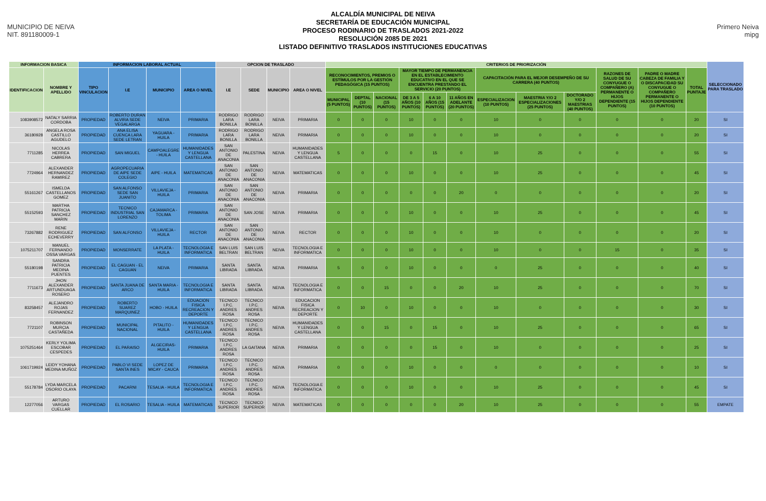MUNICIPIO DE NEIVA
NIT. 891180009-1
ALCALDÍA MUNICIPAL DE NEIVA
SECRETARÍA DE EDUCACIÓN MUNICIPAL
PROCESO RODINARIO DE TRASLADOS 2021-2022
RESOLUCIÓN 2085 DE 2021
LISTADO DEFINITIVO TRASLADOS INSTITUCIONES EDUCATIVAS
Primero Neiva
mipg
| INFORMACION BASICA | | INFORMACION LABORAL ACTUAL | | | | OPCION DE TRASLADO | | | | CRITERIOS DE PRIORIZACIÓN | | | | | | | | | | | | SELECCIONADO PARA TRASLADO |
| --- | --- | --- | --- | --- | --- | --- | --- | --- | --- | --- | --- | --- | --- | --- | --- | --- | --- | --- | --- | --- | --- | --- |
| IDENTIFICACION | NOMBRE Y APELLIDO | TIPO VINCULACION | I.E | MUNICIPIO | AREA O NIVEL | I.E | SEDE | MUNICIPIO | AREA O NIVEL | RECONOCIMIENTOS, PREMIOS O ESTÍMULOS POR LA GESTIÓN PEDAGÓGICA (15 PUNTOS) | | | MAYOR TIEMPO DE PERMANENCIA EN EL ESTABLECIMIENTO EDUCATIVO EN EL QUE SE ENCUENTRA PRESTANDO EL SERVICIO (20 PUNTOS) | | | CAPACITACIÓN PARA EL MEJOR DESEMPEÑO DE SU CARRERA (40 PUNTOS) | | | RAZONES DE SALUD DE SU CONYUGUE O COMPAÑERO (A) PERMANENTE O HIJOS DEPENDIENTE (15 PUNTOS) | PADRE O MADRE CABEZA DE FAMILIA Y O DISCAPACIDAD SU CONYUGUE O COMPAÑERO PERMANENTE O HIJOS DEPENDIENTE (10 PUNTOS) | TOTAL PUNTAJE | |
| | | | | | | | | | | MUNICIPAL (5 PUNTOS) | DEPTAL (10 PUNTOS) | NACIONAL (15 PUNTOS) | DE 3 A 5 AÑOS (10 PUNTOS) | 6 A 10 AÑOS (15 PUNTOS) | 11 AÑOS EN ADELANTE (20 PUNTOS) | ESPECIALIZACION (10 PUNTOS) | MAESTRIA Y/O 2 ESPECIALIZACIONES (25 PUNTOS) | DOCTORADO Y/O 2 MAESTRIAS (40 PUNTOS) | | | | |
| 1083908572 | NATALY SARRIA CORDOBA | PROPIEDAD | ROBERTO DURAN ALVIRA SEDE VEGALARGA | NEIVA | PRIMARIA | RODRIGO LARA BONILLA | RODRIGO LARA BONILLA | NEIVA | PRIMARIA | 0 | 0 | 0 | 10 | 0 | 0 | 10 | 0 | 0 | 0 | 0 | 20 | SI |
| 36180928 | ANGELA ROSA CASTILLO AGUDELO | PROPIEDAD | ANA ELISA CUENCA LARA SEDE LETRAN | YAGUARA - HUILA | PRIMARIA | RODRIGO LARA BONILLA | RODRIGO LARA BONILLA | NEIVA | PRIMARIA | 0 | 0 | 0 | 10 | 0 | 0 | 10 | 0 | 0 | 0 | 0 | 20 | SI |
| 7711285 | NICOLAS HERREA CABRERA | PROPIEDAD | SAN MIGUEL | CAMPOALEGRE - HUILA | HUMANIDADES Y LENGUA CASTELLANA | SAN ANTONIO DE ANACONIA | PALESTINA | NEIVA | HUMANIDADES Y LENGUA CASTELLANA | 5 | 0 | 0 | 0 | 15 | 0 | 10 | 25 | 0 | 0 | 0 | 55 | SI |
| 7724964 | ALEXANDER HERNANDEZ RAMIREZ | PROPIEDAD | AGROPECUARIA DE AIPE SEDE COLEGIO | AIPE - HUILA | MATEMATICAS | SAN ANTONIO DE ANACONIA | SAN ANTONIO DE ANACONIA | NEIVA | MATEMATICAS | 0 | 0 | 0 | 10 | 0 | 0 | 10 | 25 | 0 | 0 | 0 | 45 | SI |
| 55161267 | ISMELDA CASTELLANOS GOMEZ | PROPIEDAD | SAN ALFONSO SEDE SAN JUANITO | VILLAVIEJA - HUILA | PRIMARIA | SAN ANTONIO DE ANACONIA | SAN ANTONIO DE ANACONIA | NEIVA | PRIMARIA | 0 | 0 | 0 | 0 | 0 | 20 | 0 | 0 | 0 | 0 | 0 | 20 | SI |
| 55152593 | MARTHA PATRICIA SANCHEZ MARIN | PROPIEDAD | TECNICO INDUSTRIAL SAN LORENZO | CAJAMARCA - TOLIMA | PRIMARIA | SAN ANTONIO DE ANACONIA | SAN JOSE | NEIVA | PRIMARIA | 0 | 0 | 0 | 10 | 0 | 0 | 10 | 25 | 0 | 0 | 0 | 45 | SI |
| 73267882 | RENE RODRIGUEZ ECHEVERRY | PROPIEDAD | SAN ALFONSO | VILLAVIEJA - HUILA | RECTOR | SAN ANTONIO DE ANACONIA | SAN ANTONIO DE ANACONIA | NEIVA | RECTOR | 0 | 0 | 0 | 10 | 0 | 0 | 10 | 0 | 0 | 0 | 0 | 20 | SI |
| 1075211707 | MANUEL FERNANDO OSSA VARGAS | PROPIEDAD | MONSERRATE | LA PLATA - HUILA | TECNOLOGIA E INFORMATICA | SAN LUIS BELTRAN | SAN LUIS BELTRAN | NEIVA | TECNOLOGIA E INFORMATICA | 0 | 0 | 0 | 10 | 0 | 0 | 10 | 0 | 0 | 15 | 0 | 35 | SI |
| 55180198 | SANDRA PATRICIA MEDINA PUENTES | PROPIEDAD | EL CAGUAN - EL CAGUAN | NEIVA | PRIMARIA | SANTA LIBRADA | SANTA LIBRADA | NEIVA | PRIMARIA | 5 | 0 | 0 | 10 | 0 | 0 | 0 | 25 | 0 | 0 | 0 | 40 | SI |
| 7711673 | JHON ALEXANDER ARTUNDUAGA ROSERO | PROPIEDAD | SANTA JUANA DE ARCO | SANTA MARIA - HUILA | TECNOLOGIA E INFORMATICA | SANTA LIBRADA | SANTA LIBRADA | NEIVA | TECNOLOGIA E INFORMATICA | 0 | 0 | 15 | 0 | 0 | 20 | 10 | 25 | 0 | 0 | 0 | 70 | SI |
| 83258457 | ALEJANDRO ROJAS FERNANDEZ | PROPIEDAD | ROBERTO SUAREZ MARQUINEZ | HOBO - HUILA | EDUACION FISICA RECREACION Y DEPORTE | TECNICO I.P.C. ANDRES ROSA | TECNICO I.P.C. ANDRES ROSA | NEIVA | EDUCACION FISICA RECREACION Y DEPORTE | 0 | 10 | 0 | 10 | 0 | 0 | 10 | 0 | 0 | 0 | 0 | 30 | SI |
| 7721107 | ROBINSON MURCIA CASTAÑEDA | PROPIEDAD | MUNICIPAL NACIONAL | PITALITO - HUILA | HUMANIDADES Y LENGUA CASTELLANA | TECNICO I.P.C. ANDRES ROSA | TECNICO I.P.C. ANDRES ROSA | NEIVA | HUMANIDADES Y LENGUA CASTELLANA | 0 | 0 | 15 | 0 | 15 | 0 | 10 | 25 | 0 | 0 | 0 | 65 | SI |
| 1075251464 | KERLY YOLIMA ESCOBAR CESPEDES | PROPIEDAD | EL PARAISO | ALGECIRAS-HUILA | PRIMARIA | TECNICO I.P.C. ANDRES ROSA | LA GAITANA | NEIVA | PRIMARIA | 0 | 0 | 0 | 0 | 15 | 0 | 10 | 0 | 0 | 0 | 0 | 25 | SI |
| 1061719924 | LEIDY YOHANA MEDINA MUÑOZ | PROPIEDAD | PABLO VI SEDE SANTA INES | LOPEZ DE MICAY - CAUCA | PRIMARIA | TECNICO I.P.C. ANDRES ROSA | TECNICO I.P.C. ANDRES ROSA | NEIVA | PRIMARIA | 0 | 0 | 0 | 10 | 0 | 0 | 0 | 0 | 0 | 0 | 0 | 10 | SI |
| 55178784 | LYDA MARCELA OSORIO OLAYA | PROPIEDAD | PACARNI | TESALIA - HUILA | TECNOLOGIA E INFORMATICA | TECNICO I.P.C. ANDRES ROSA | TECNICO I.P.C. ANDRES ROSA | NEIVA | TECNOLOGIA E INFORMATICA | 0 | 0 | 0 | 10 | 0 | 0 | 10 | 25 | 0 | 0 | 0 | 45 | SI |
| 12277056 | ARTURO VARGAS CUELLAR | PROPIEDAD | EL ROSARIO | TESALIA - HUILA | MATEMATICAS | TECNICO SUPERIOR | TECNICO SUPERIOR | NEIVA | MATEMATICAS | 0 | 0 | 0 | 0 | 0 | 20 | 10 | 25 | 0 | 0 | 0 | 55 | EMPATE |